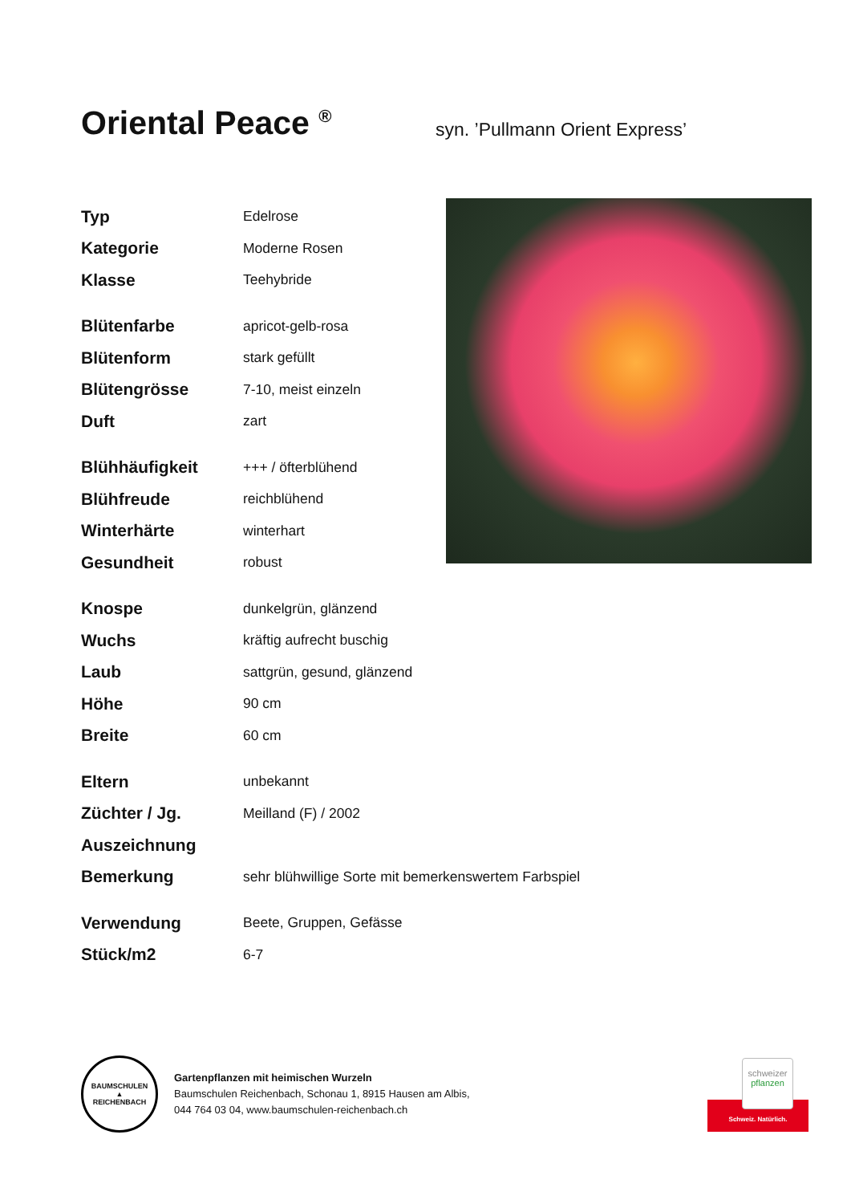Oriental Peace <sup>®</sup> syn. ’Pullmann Orient Express’
| Typ | Edelrose |
| Kategorie | Moderne Rosen |
| Klasse | Teehybride |
| Blütenfarbe | apricot-gelb-rosa |
| Blütenform | stark gefüllt |
| Blütengrösse | 7-10, meist einzeln |
| Duft | zart |
| Blühhäufigkeit | +++ / öfterblühend |
| Blühfreude | reichblühend |
| Winterhärte | winterhart |
| Gesundheit | robust |
| Knospe | dunkelgrün, glänzend |
| Wuchs | kräftig aufrecht buschig |
| Laub | sattgrün, gesund, glänzend |
| Höhe | 90 cm |
| Breite | 60 cm |
| Eltern | unbekannt |
| Züchter / Jg. | Meilland (F) / 2002 |
| Auszeichnung | |
| Bemerkung | sehr blühwillige Sorte mit bemerkenswertem Farbspiel |
| Verwendung | Beete, Gruppen, Gefässe |
| Stück/m2 | 6-7 |
BAUMSCHULEN
▲
REICHENBACH
Gartenpflanzen mit heimischen Wurzeln
Baumschulen Reichenbach, Schonau 1, 8915 Hausen am Albis,
044 764 03 04, www.baumschulen-reichenbach.ch
schweizer
pflanzen
Schweiz. Natürlich.